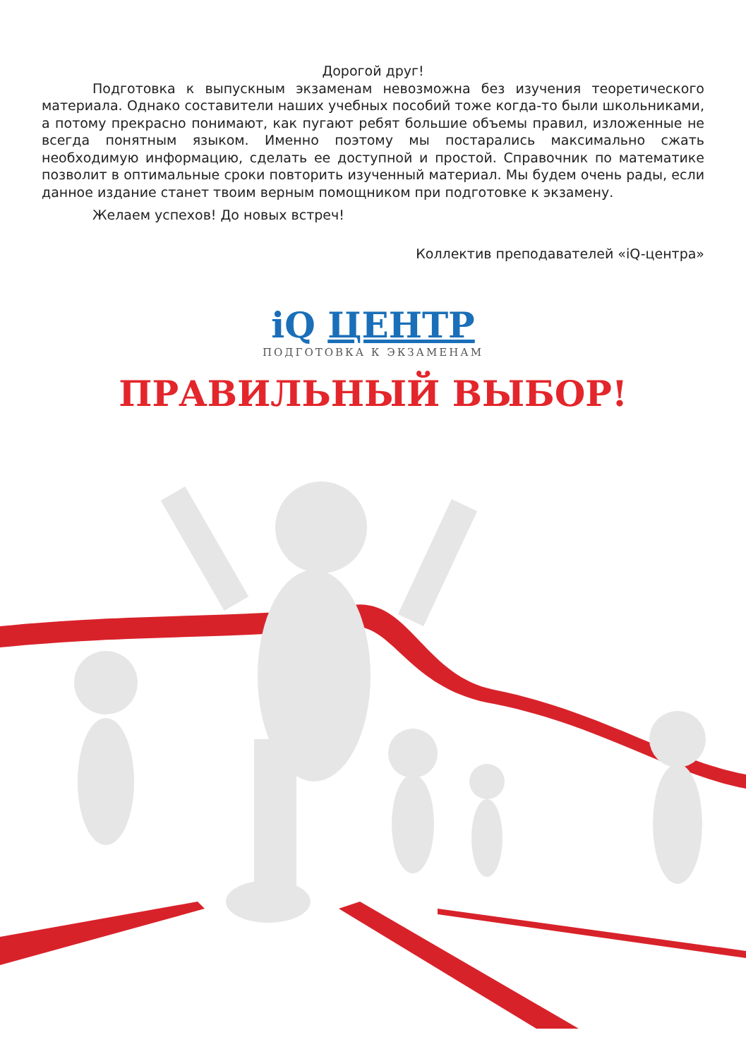Дорогой друг!
Подготовка к выпускным экзаменам невозможна без изучения теоретического материала. Однако составители наших учебных пособий тоже когда-то были школьниками, а потому прекрасно понимают, как пугают ребят большие объемы правил, изложенные не всегда понятным языком. Именно поэтому мы постарались максимально сжать необходимую информацию, сделать ее доступной и простой. Справочник по математике позволит в оптимальные сроки повторить изученный материал. Мы будем очень рады, если данное издание станет твоим верным помощником при подготовке к экзамену.
Желаем успехов! До новых встреч!
Коллектив преподавателей «iQ-центра»
iQ ЦЕНТР
ПОДГОТОВКА К ЭКЗАМЕНАМ
ПРАВИЛЬНЫЙ ВЫБОР!